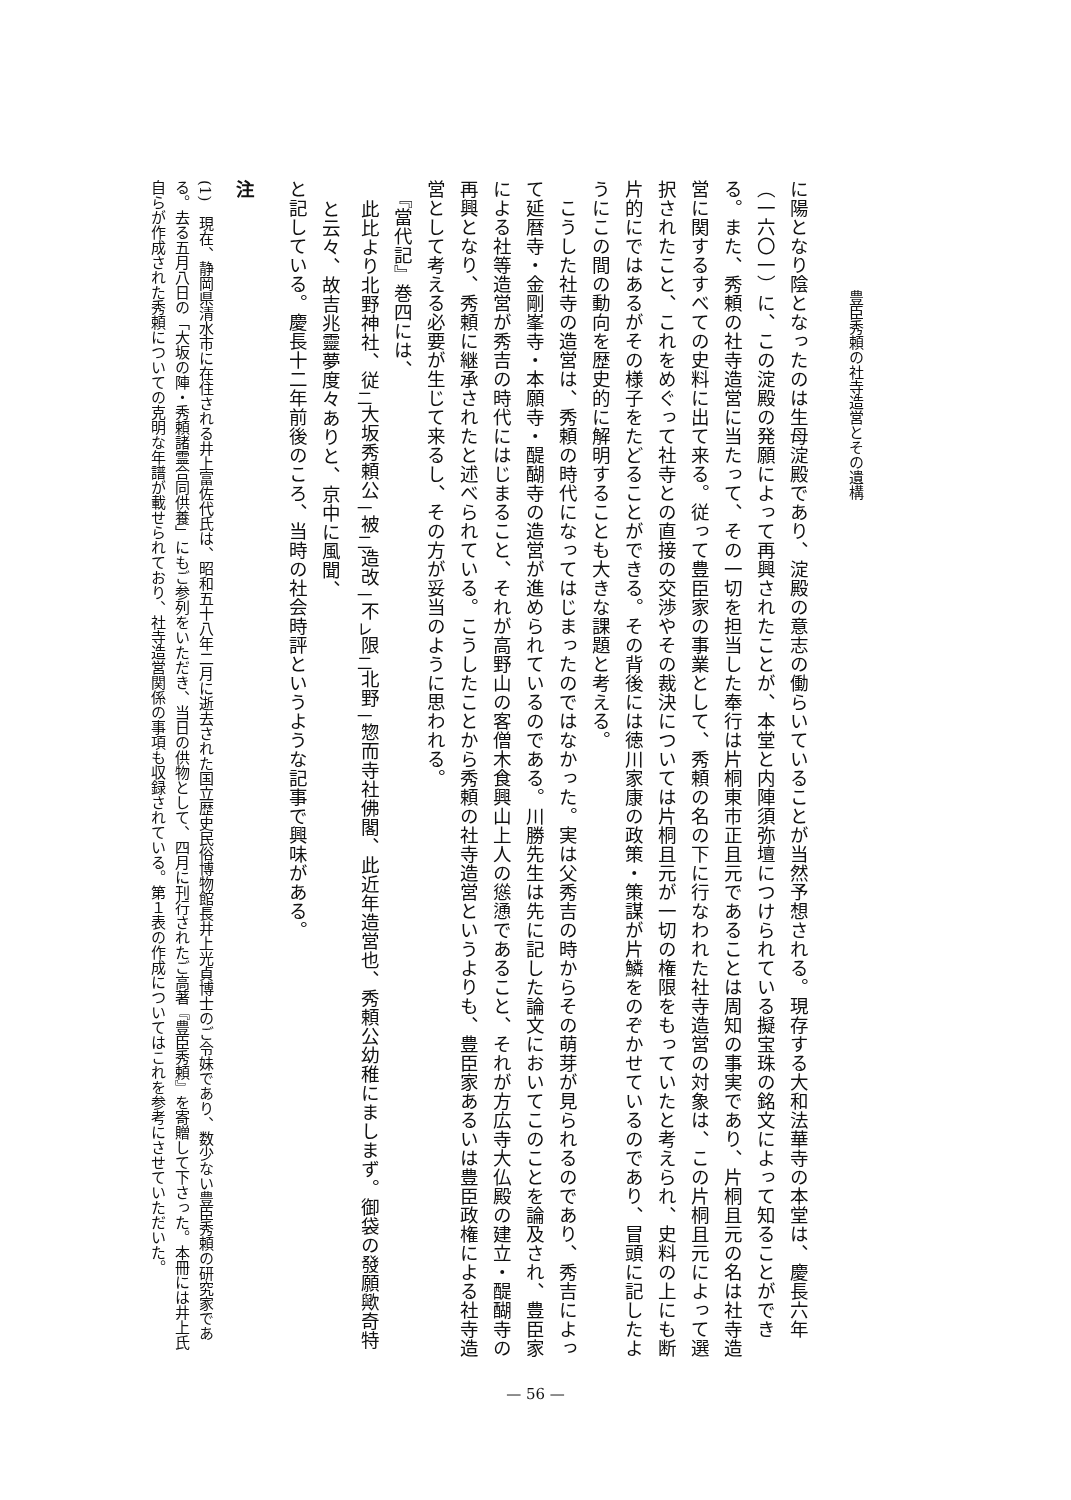豊臣秀頼の社寺造営とその遺構
に陽となり陰となったのは生母淀殿であり、淀殿の意志の働らいていることが当然予想される。現存する大和法華寺の本堂は、慶長六年（一六〇一）に、この淀殿の発願によって再興されたことが、本堂と内陣須弥壇につけられている擬宝珠の銘文によって知ることができる。また、秀頼の社寺造営に当たって、その一切を担当した奉行は片桐東市正且元であることは周知の事実であり、片桐且元の名は社寺造営に関するすべての史料に出て来る。従って豊臣家の事業として、秀頼の名の下に行なわれた社寺造営の対象は、この片桐且元によって選択されたこと、これをめぐって社寺との直接の交渉やその裁決については片桐且元が一切の権限をもっていたと考えられ、史料の上にも断片的にではあるがその様子をたどることができる。その背後には徳川家康の政策・策謀が片鱗をのぞかせているのであり、冒頭に記したようにこの間の動向を歴史的に解明することも大きな課題と考える。
　こうした社寺の造営は、秀頼の時代になってはじまったのではなかった。実は父秀吉の時からその萌芽が見られるのであり、秀吉によって延暦寺・金剛峯寺・本願寺・醍醐寺の造営が進められているのである。川勝先生は先に記した論文においてこのことを論及され、豊臣家による社等造営が秀吉の時代にはじまること、それが高野山の客僧木食興山上人の慫慂であること、それが方広寺大仏殿の建立・醍醐寺の再興となり、秀頼に継承されたと述べられている。こうしたことから秀頼の社寺造営というよりも、豊臣家あるいは豊臣政権による社寺造営として考える必要が生じて来るし、その方が妥当のように思われる。
　『當代記』巻四には、
此比より北野神社、従<sub>二</sub>大坂秀頼公<sub>一</sub>被<sub>二</sub>造改<sub>一</sub>不<sub>レ</sub>限<sub>二</sub>北野<sub>一</sub>惣而寺社佛閣、此近年造営也、秀頼公幼稚にましまず。御袋の發願歟奇特と云々、故吉兆靈夢度々ありと、京中に風聞、
と記している。慶長十二年前後のころ、当時の社会時評というような記事で興味がある。
注
(1)　現在、静岡県清水市に在住される井上富佐代氏は、昭和五十八年二月に逝去された国立歴史民俗博物館長井上光貞博士のご令妹であり、数少ない豊臣秀頼の研究家である。去る五月八日の「大坂の陣・秀頼諸霊合同供養」にもご参列をいただき、当日の供物として、四月に刊行されたご高著『豊臣秀頼』を寄贈して下さった。本冊には井上氏自らが作成された秀頼についての克明な年譜が載せられており、社寺造営関係の事項も収録されている。第１表の作成についてはこれを参考にさせていただいた。
— 56 —